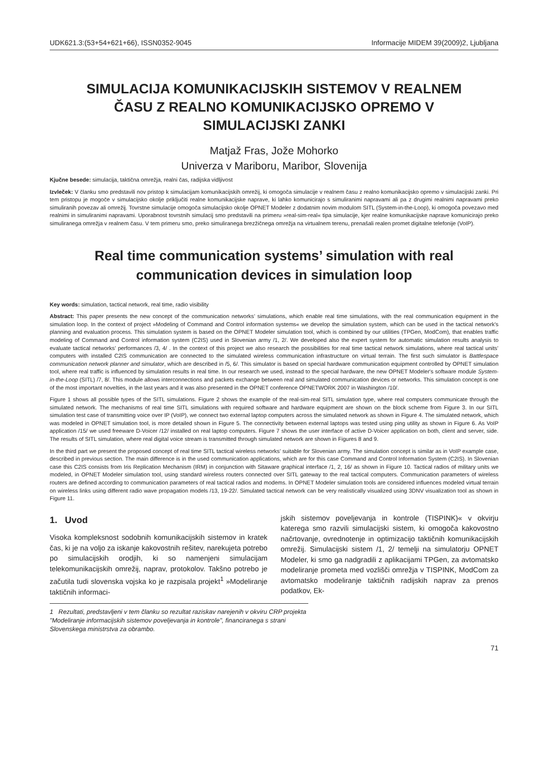UDK621.3:(53+54+621+66), ISSN0352-9045 Informacije MIDEM 39(2009)2, Ljubljana
SIMULACIJA KOMUNIKACIJSKIH SISTEMOV V REALNEM ČASU Z REALNO KOMUNIKACIJSKO OPREMO V SIMULACIJSKI ZANKI
Matjaž Fras, Jože Mohorko
Univerza v Mariboru, Maribor, Slovenija
Kjučne besede: simulacija, taktična omrežja, realni čas, radijska vidljivost
Izvleček: V članku smo predstavili nov pristop k simulacijam komunikacijskih omrežij, ki omogoča simulacije v realnem času z realno komunikacijsko opremo v simulacijski zanki. Pri tem pristopu je mogoče v simulacijsko okolje priključiti realne komunikacijske naprave, ki lahko komunicirajo s simuliranimi napravami ali pa z drugimi realnimi napravami preko simuliranih povezav ali omrežij. Tovrstne simulacije omogoča simulacijsko okolje OPNET Modeler z dodatnim novim modulom SITL (System-in-the-Loop), ki omogoča povezavo med realnimi in simuliranimi napravami. Uporabnost tovrstnih simulacij smo predstavili na primeru »real-sim-real« tipa simulacije, kjer realne komunikacijske naprave komunicirajo preko simuliranega omrežja v realnem času. V tem primeru smo, preko simuliranega brezžičnega omrežja na virtualnem terenu, prenašali realen promet digitalne telefonije (VoIP).
Real time communication systems’ simulation with real communication devices in simulation loop
Key words: simulation, tactical network, real time, radio visibility
Abstract: This paper presents the new concept of the communication networks’ simulations, which enable real time simulations, with the real communication equipment in the simulation loop. In the context of project »Modeling of Command and Control information systems« we develop the simulation system, which can be used in the tactical network's planning and evaluation process. This simulation system is based on the OPNET Modeler simulation tool, which is combined by our utilities (TPGen, ModCom), that enables traffic modeling of Command and Control information system (C2IS) used in Slovenian army /1, 2/. We developed also the expert system for automatic simulation results analysis to evaluate tactical networks’ performances /3, 4/ . In the context of this project we also research the possibilities for real time tactical network simulations, where real tactical units’ computers with installed C2IS communication are connected to the simulated wireless communication infrastructure on virtual terrain. The first such simulator is Battlespace communication network planner and simulator, which are described in /5, 6/. This simulator is based on special hardware communication equipment controlled by OPNET simulation tool, where real traffic is influenced by simulation results in real time. In our research we used, instead to the special hardware, the new OPNET Modeler's software module System-in-the-Loop (SITL) /7, 8/. This module allows interconnections and packets exchange between real and simulated communication devices or networks. This simulation concept is one of the most important novelties, in the last years and it was also presented in the OPNET conference OPNETWORK 2007 in Washington /10/.
Figure 1 shows all possible types of the SITL simulations. Figure 2 shows the example of the real-sim-real SITL simulation type, where real computers communicate through the simulated network. The mechanisms of real time SITL simulations with required software and hardware equipment are shown on the block scheme from Figure 3. In our SITL simulation test case of transmitting voice over IP (VoIP), we connect two external laptop computers across the simulated network as shown in Figure 4. The simulated network, which was modeled in OPNET simulation tool, is more detailed shown in Figure 5. The connectivity between external laptops was tested using ping utility as shown in Figure 6. As VoIP application /15/ we used freeware D-Voicer /12/ installed on real laptop computers. Figure 7 shows the user interface of active D-Voicer application on both, client and server, side. The results of SITL simulation, where real digital voice stream is transmitted through simulated network are shown in Figures 8 and 9.
In the third part we present the proposed concept of real time SITL tactical wireless networks’ suitable for Slovenian army. The simulation concept is similar as in VoIP example case, described in previous section. The main difference is in the used communication applications, which are for this case Command and Control Information System (C2IS). In Slovenian case this C2IS consists from Iris Replication Mechanism (IRM) in conjunction with Sitaware graphical interface /1, 2, 16/ as shown in Figure 10. Tactical radios of military units we modeled, in OPNET Modeler simulation tool, using standard wireless routers connected over SITL gateway to the real tactical computers. Communication parameters of wireless routers are defined according to communication parameters of real tactical radios and modems. In OPNET Modeler simulation tools are considered influences modeled virtual terrain on wireless links using different radio wave propagation models /13, 19-22/. Simulated tactical network can be very realistically visualized using 3DNV visualization tool as shown in Figure 11.
1. Uvod
Visoka kompleksnost sodobnih komunikacijskih sistemov in kratek čas, ki je na voljo za iskanje kakovostnih rešitev, narekujeta potrebo po simulacijskih orodjih, ki so namenjeni simulacijam telekomunikacijskih omrežij, naprav, protokolov. Takšno potrebo je začutila tudi slovenska vojska ko je razpisala projekt<sup>1</sup> »Modeliranje taktičnih informaci-
jskih sistemov poveljevanja in kontrole (TISPINK)« v okvirju katerega smo razvili simulacijski sistem, ki omogoča kakovostno načrtovanje, ovrednotenje in optimizacijo taktičnih komunikacijskih omrežij. Simulacijski sistem /1, 2/ temelji na simulatorju OPNET Modeler, ki smo ga nadgradili z aplikacijami TPGen, za avtomatsko modeliranje prometa med vozlišči omrežja v TISPINK, ModCom za avtomatsko modeliranje taktičnih radijskih naprav za prenos podatkov, Ek-
1 Rezultati, predstavljeni v tem članku so rezultat raziskav narejenih v okviru CRP projekta "Modeliranje informacijskih sistemov poveljevanja in kontrole", financiranega s strani Slovenskega ministrstva za obrambo.
71